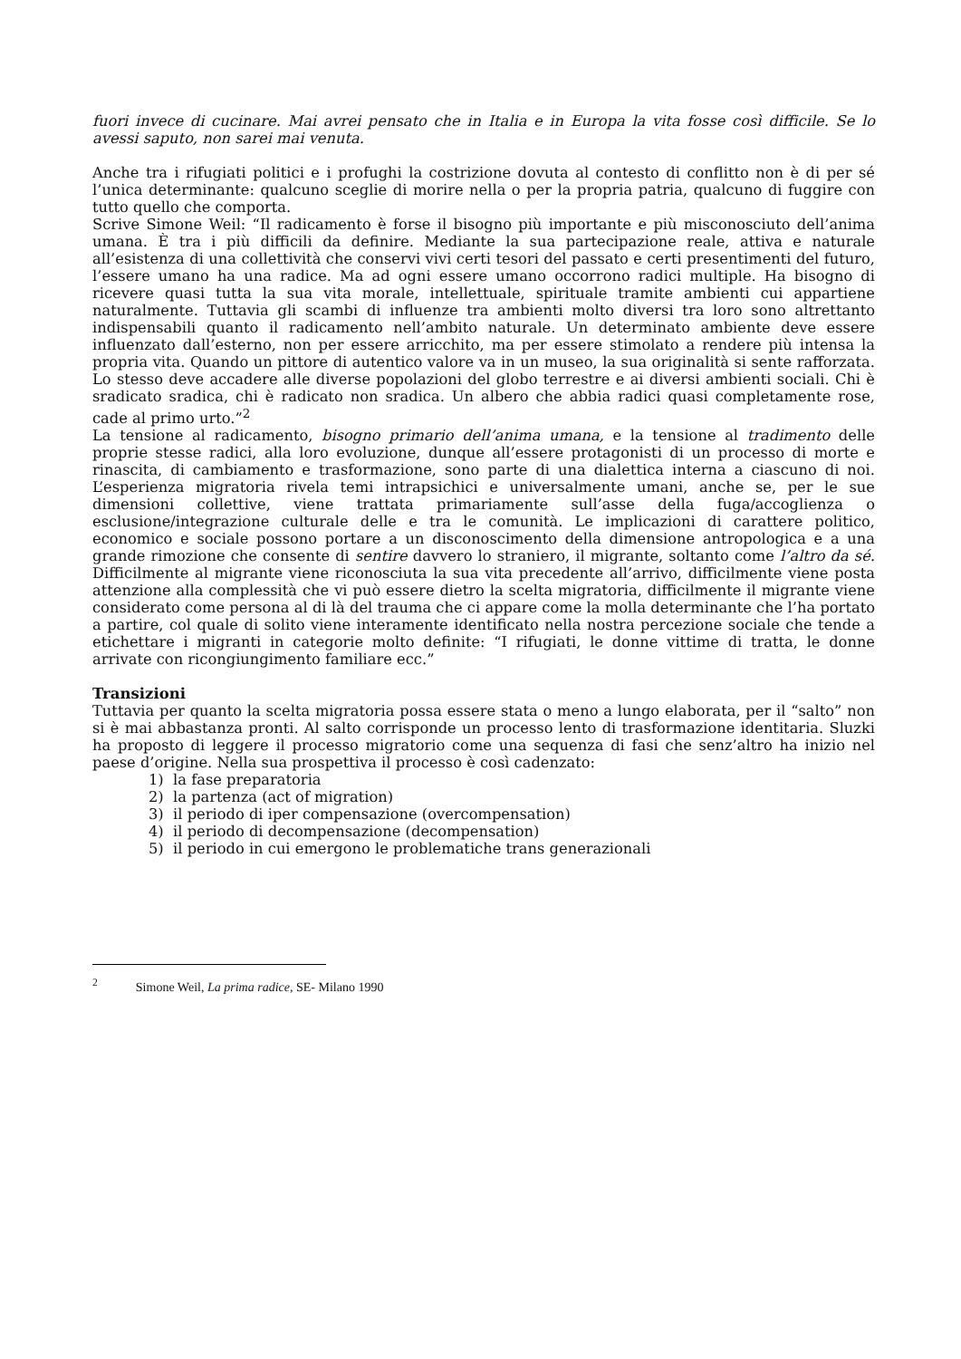fuori invece di cucinare. Mai avrei pensato che in Italia e in Europa la vita fosse così difficile. Se lo avessi saputo, non sarei mai venuta.
Anche tra i rifugiati politici e i profughi la costrizione dovuta al contesto di conflitto non è di per sé l’unica determinante: qualcuno sceglie di morire nella o per la propria patria, qualcuno di fuggire con tutto quello che comporta.
Scrive Simone Weil: “Il radicamento è forse il bisogno più importante e più misconosciuto dell’anima umana. È tra i più difficili da definire. Mediante la sua partecipazione reale, attiva e naturale all’esistenza di una collettività che conservi vivi certi tesori del passato e certi presentimenti del futuro, l’essere umano ha una radice. Ma ad ogni essere umano occorrono radici multiple. Ha bisogno di ricevere quasi tutta la sua vita morale, intellettuale, spirituale tramite ambienti cui appartiene naturalmente. Tuttavia gli scambi di influenze tra ambienti molto diversi tra loro sono altrettanto indispensabili quanto il radicamento nell’ambito naturale. Un determinato ambiente deve essere influenzato dall’esterno, non per essere arricchito, ma per essere stimolato a rendere più intensa la propria vita. Quando un pittore di autentico valore va in un museo, la sua originalità si sente rafforzata. Lo stesso deve accadere alle diverse popolazioni del globo terrestre e ai diversi ambienti sociali. Chi è sradicato sradica, chi è radicato non sradica. Un albero che abbia radici quasi completamente rose, cade al primo urto.”<sup>2</sup>
La tensione al radicamento, bisogno primario dell’anima umana, e la tensione al tradimento delle proprie stesse radici, alla loro evoluzione, dunque all’essere protagonisti di un processo di morte e rinascita, di cambiamento e trasformazione, sono parte di una dialettica interna a ciascuno di noi. L’esperienza migratoria rivela temi intrapsichici e universalmente umani, anche se, per le sue dimensioni collettive, viene trattata primariamente sull’asse della fuga/accoglienza o esclusione/integrazione culturale delle e tra le comunità. Le implicazioni di carattere politico, economico e sociale possono portare a un disconoscimento della dimensione antropologica e a una grande rimozione che consente di sentire davvero lo straniero, il migrante, soltanto come l’altro da sé. Difficilmente al migrante viene riconosciuta la sua vita precedente all’arrivo, difficilmente viene posta attenzione alla complessità che vi può essere dietro la scelta migratoria, difficilmente il migrante viene considerato come persona al di là del trauma che ci appare come la molla determinante che l’ha portato a partire, col quale di solito viene interamente identificato nella nostra percezione sociale che tende a etichettare i migranti in categorie molto definite: “I rifugiati, le donne vittime di tratta, le donne arrivate con ricongiungimento familiare ecc.”
Transizioni
Tuttavia per quanto la scelta migratoria possa essere stata o meno a lungo elaborata, per il “salto” non si è mai abbastanza pronti. Al salto corrisponde un processo lento di trasformazione identitaria. Sluzki ha proposto di leggere il processo migratorio come una sequenza di fasi che senz’altro ha inizio nel paese d’origine. Nella sua prospettiva il processo è così cadenzato:
1) la fase preparatoria
2) la partenza (act of migration)
3) il periodo di iper compensazione (overcompensation)
4) il periodo di decompensazione (decompensation)
5) il periodo in cui emergono le problematiche trans generazionali
<sup>2</sup> Simone Weil, La prima radice, SE- Milano 1990